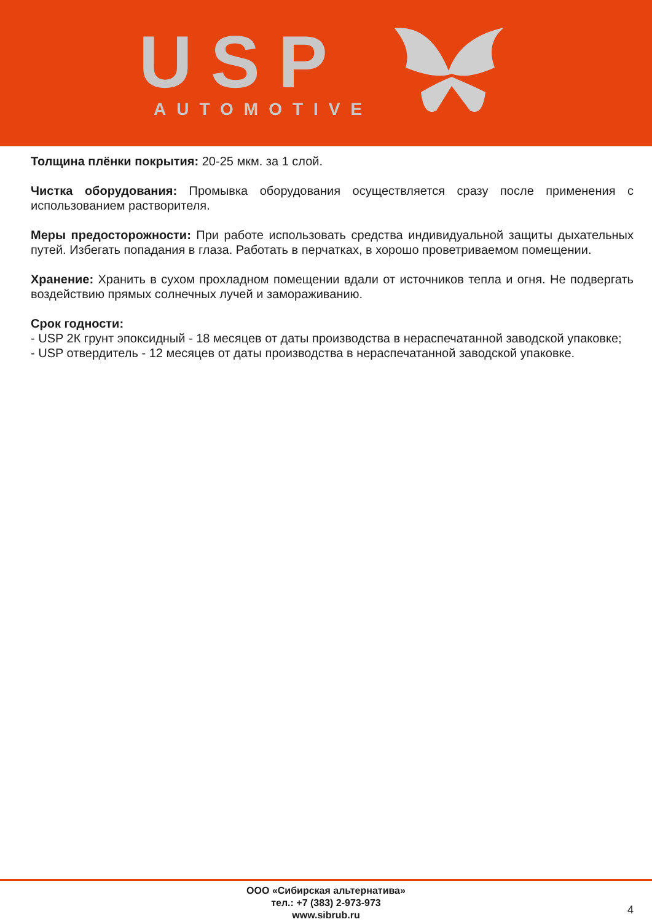USP AUTOMOTIVE
Толщина плёнки покрытия: 20-25 мкм. за 1 слой.
Чистка оборудования: Промывка оборудования осуществляется сразу после применения с использованием растворителя.
Меры предосторожности: При работе использовать средства индивидуальной защиты дыхательных путей. Избегать попадания в глаза. Работать в перчатках, в хорошо проветриваемом помещении.
Хранение: Хранить в сухом прохладном помещении вдали от источников тепла и огня. Не подвергать воздействию прямых солнечных лучей и замораживанию.
Срок годности:
- USP 2К грунт эпоксидный - 18 месяцев от даты производства в нераспечатанной заводской упаковке;
- USP отвердитель - 12 месяцев от даты производства в нераспечатанной заводской упаковке.
ООО «Сибирская альтернатива»
тел.: +7 (383) 2-973-973
www.sibrub.ru
4